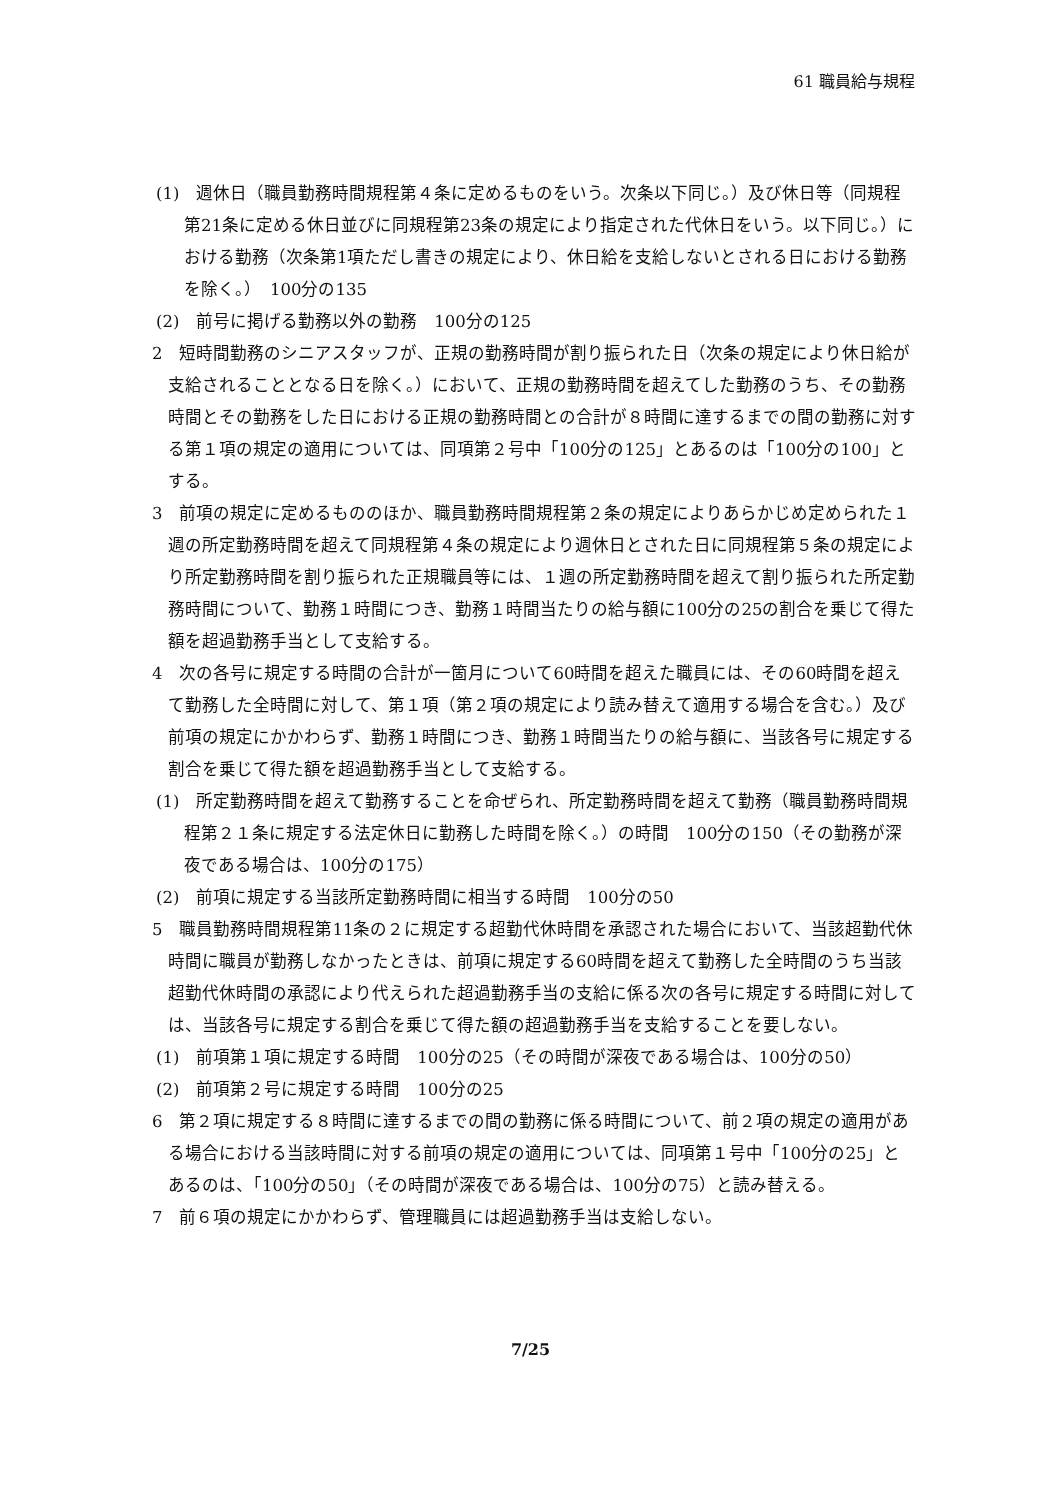61 職員給与規程
(1)　週休日（職員勤務時間規程第４条に定めるものをいう。次条以下同じ。）及び休日等（同規程第21条に定める休日並びに同規程第23条の規定により指定された代休日をいう。以下同じ。）における勤務（次条第1項ただし書きの規定により、休日給を支給しないとされる日における勤務を除く。）　100分の135
(2)　前号に掲げる勤務以外の勤務　100分の125
2　短時間勤務のシニアスタッフが、正規の勤務時間が割り振られた日（次条の規定により休日給が支給されることとなる日を除く。）において、正規の勤務時間を超えてした勤務のうち、その勤務時間とその勤務をした日における正規の勤務時間との合計が８時間に達するまでの間の勤務に対する第１項の規定の適用については、同項第２号中「100分の125」とあるのは「100分の100」とする。
3　前項の規定に定めるもののほか、職員勤務時間規程第２条の規定によりあらかじめ定められた１週の所定勤務時間を超えて同規程第４条の規定により週休日とされた日に同規程第５条の規定により所定勤務時間を割り振られた正規職員等には、１週の所定勤務時間を超えて割り振られた所定勤務時間について、勤務１時間につき、勤務１時間当たりの給与額に100分の25の割合を乗じて得た額を超過勤務手当として支給する。
4　次の各号に規定する時間の合計が一箇月について60時間を超えた職員には、その60時間を超えて勤務した全時間に対して、第１項（第２項の規定により読み替えて適用する場合を含む。）及び前項の規定にかかわらず、勤務１時間につき、勤務１時間当たりの給与額に、当該各号に規定する割合を乗じて得た額を超過勤務手当として支給する。
(1)　所定勤務時間を超えて勤務することを命ぜられ、所定勤務時間を超えて勤務（職員勤務時間規程第２１条に規定する法定休日に勤務した時間を除く。）の時間　100分の150（その勤務が深夜である場合は、100分の175）
(2)　前項に規定する当該所定勤務時間に相当する時間　100分の50
5　職員勤務時間規程第11条の２に規定する超勤代休時間を承認された場合において、当該超勤代休時間に職員が勤務しなかったときは、前項に規定する60時間を超えて勤務した全時間のうち当該超勤代休時間の承認により代えられた超過勤務手当の支給に係る次の各号に規定する時間に対しては、当該各号に規定する割合を乗じて得た額の超過勤務手当を支給することを要しない。
(1)　前項第１項に規定する時間　100分の25（その時間が深夜である場合は、100分の50）
(2)　前項第２号に規定する時間　100分の25
6　第２項に規定する８時間に達するまでの間の勤務に係る時間について、前２項の規定の適用がある場合における当該時間に対する前項の規定の適用については、同項第１号中「100分の25」とあるのは、「100分の50」（その時間が深夜である場合は、100分の75）と読み替える。
7　前６項の規定にかかわらず、管理職員には超過勤務手当は支給しない。
7/25